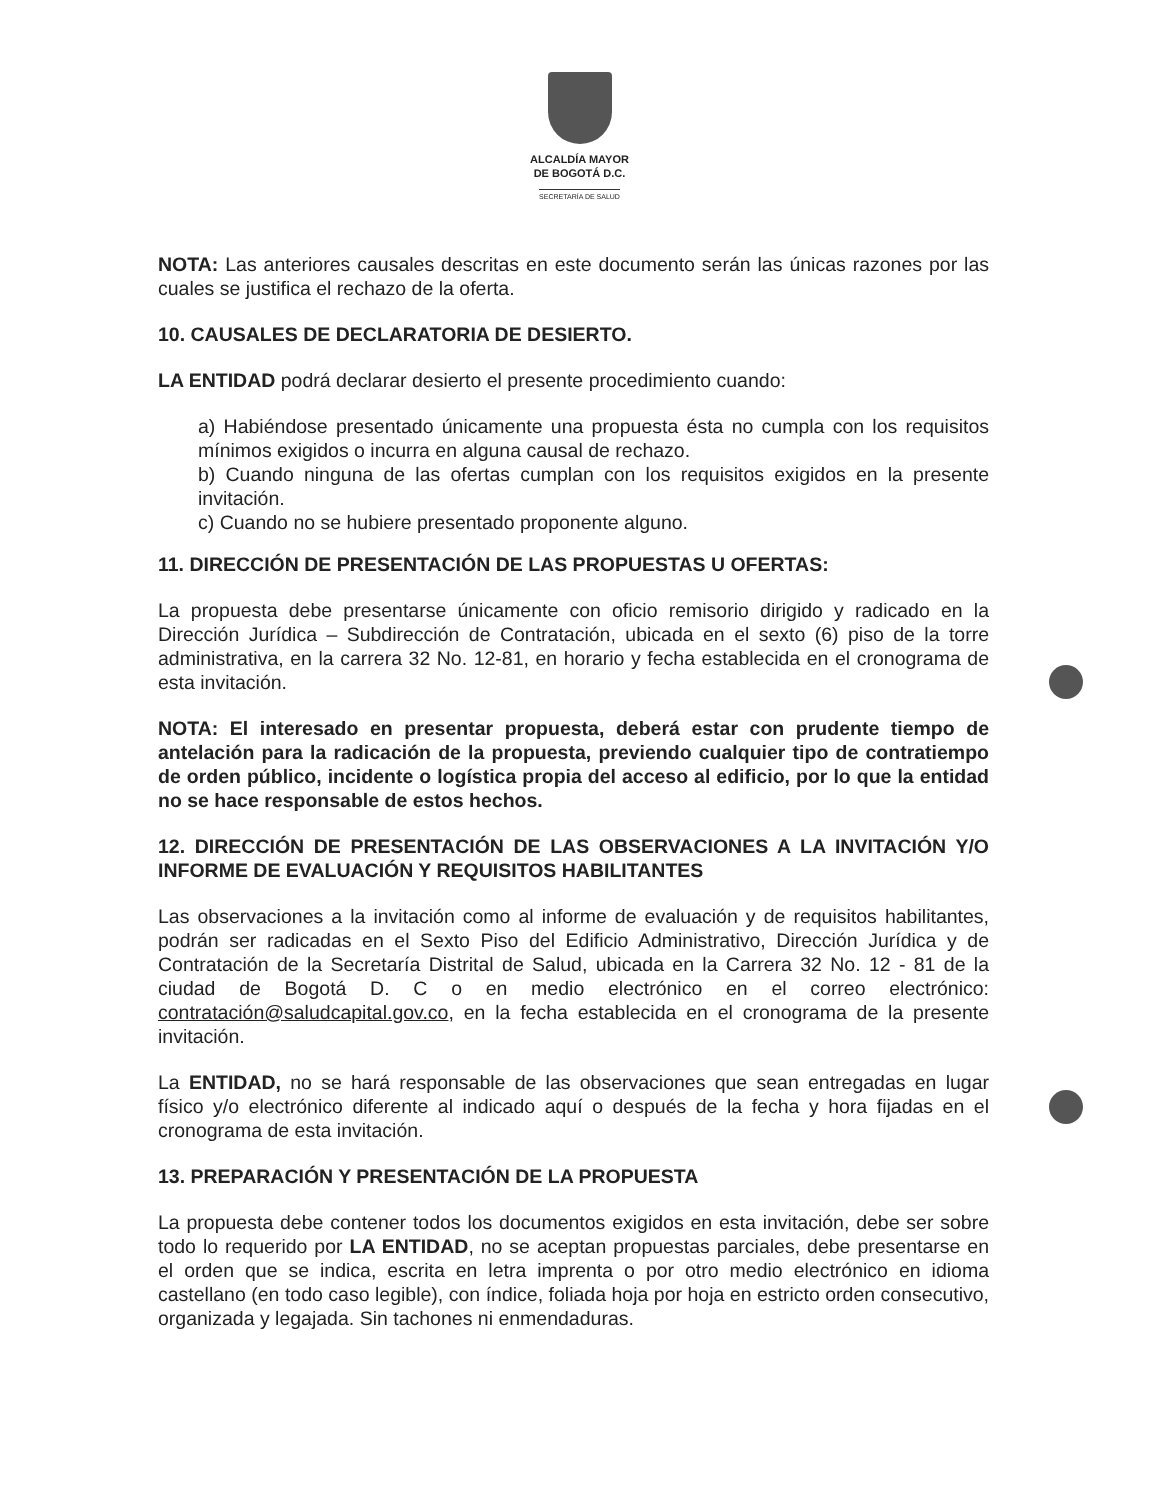ALCALDÍA MAYOR
DE BOGOTÁ D.C.
SECRETARÍA DE SALUD
NOTA: Las anteriores causales descritas en este documento serán las únicas razones por las cuales se justifica el rechazo de la oferta.
10. CAUSALES DE DECLARATORIA DE DESIERTO.
LA ENTIDAD podrá declarar desierto el presente procedimiento cuando:
a) Habiéndose presentado únicamente una propuesta ésta no cumpla con los requisitos mínimos exigidos o incurra en alguna causal de rechazo.
b) Cuando ninguna de las ofertas cumplan con los requisitos exigidos en la presente invitación.
c) Cuando no se hubiere presentado proponente alguno.
11. DIRECCIÓN DE PRESENTACIÓN DE LAS PROPUESTAS U OFERTAS:
La propuesta debe presentarse únicamente con oficio remisorio dirigido y radicado en la Dirección Jurídica – Subdirección de Contratación, ubicada en el sexto (6) piso de la torre administrativa, en la carrera 32 No. 12-81, en horario y fecha establecida en el cronograma de esta invitación.
NOTA: El interesado en presentar propuesta, deberá estar con prudente tiempo de antelación para la radicación de la propuesta, previendo cualquier tipo de contratiempo de orden público, incidente o logística propia del acceso al edificio, por lo que la entidad no se hace responsable de estos hechos.
12. DIRECCIÓN DE PRESENTACIÓN DE LAS OBSERVACIONES A LA INVITACIÓN Y/O INFORME DE EVALUACIÓN Y REQUISITOS HABILITANTES
Las observaciones a la invitación como al informe de evaluación y de requisitos habilitantes, podrán ser radicadas en el Sexto Piso del Edificio Administrativo, Dirección Jurídica y de Contratación de la Secretaría Distrital de Salud, ubicada en la Carrera 32 No. 12 - 81 de la ciudad de Bogotá D. C o en medio electrónico en el correo electrónico: contratación@saludcapital.gov.co, en la fecha establecida en el cronograma de la presente invitación.
La ENTIDAD, no se hará responsable de las observaciones que sean entregadas en lugar físico y/o electrónico diferente al indicado aquí o después de la fecha y hora fijadas en el cronograma de esta invitación.
13. PREPARACIÓN Y PRESENTACIÓN DE LA PROPUESTA
La propuesta debe contener todos los documentos exigidos en esta invitación, debe ser sobre todo lo requerido por LA ENTIDAD, no se aceptan propuestas parciales, debe presentarse en el orden que se indica, escrita en letra imprenta o por otro medio electrónico en idioma castellano (en todo caso legible), con índice, foliada hoja por hoja en estricto orden consecutivo, organizada y legajada. Sin tachones ni enmendaduras.